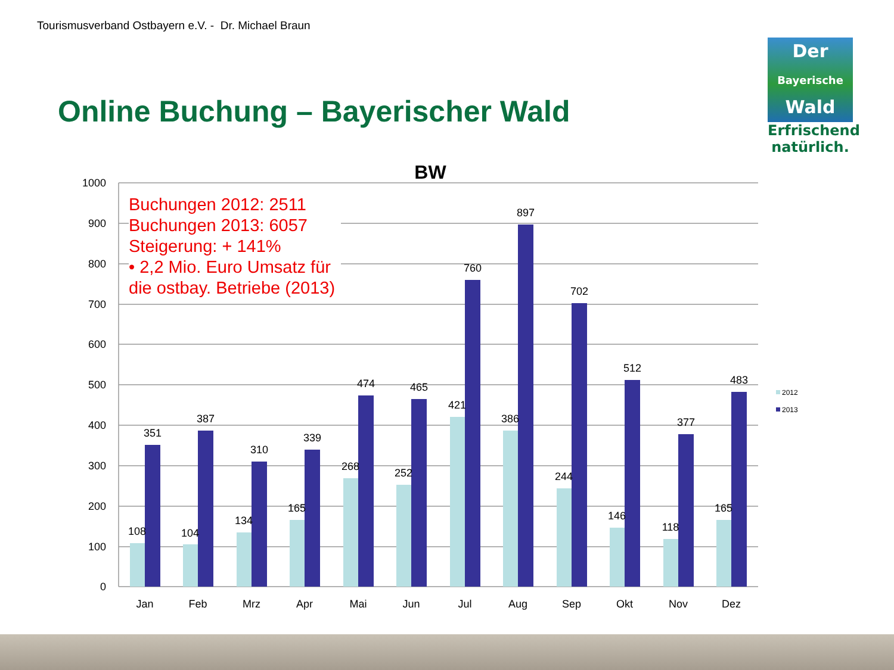Tourismusverband Ostbayern e.V. - Dr. Michael Braun
Online Buchung – Bayerischer Wald
Der
Bayerische
Wald
Erfrischend
natürlich.
BW
1000
900
800
700
600
500
400
300
200
100
0
108
351
Jan
104
387
Feb
134
310
Mrz
165
339
Apr
268
474
Mai
252
465
Jun
421
760
Jul
386
897
Aug
244
702
Sep
146
512
Okt
118
377
Nov
165
483
Dez
2012
2013
Buchungen 2012: 2511
Buchungen 2013: 6057
Steigerung: + 141%
• 2,2 Mio. Euro Umsatz für
die ostbay. Betriebe (2013)